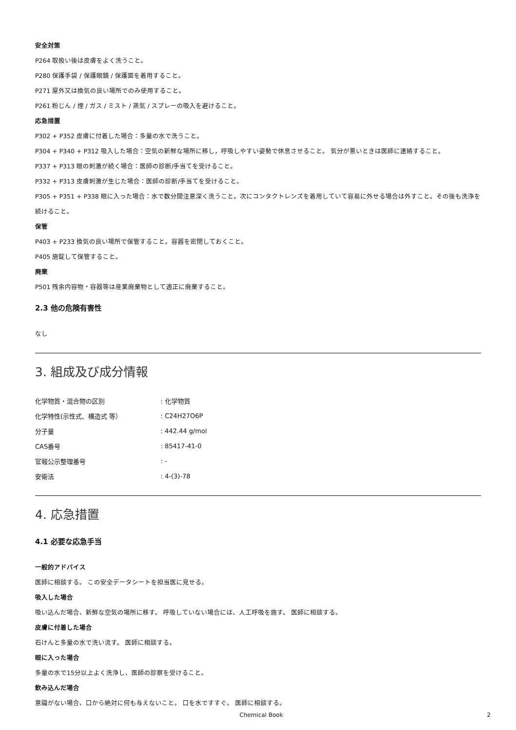安全対策
P264 取扱い後は皮膚をよく洗うこと。
P280 保護手袋 / 保護眼鏡 / 保護面を着用すること。
P271 屋外又は換気の良い場所でのみ使用すること。
P261 粉じん / 煙 / ガス / ミスト / 蒸気 / スプレーの吸入を避けること。
応急措置
P302 + P352 皮膚に付着した場合：多量の水で洗うこと。
P304 + P340 + P312 吸入した場合：空気の新鮮な場所に移し，呼吸しやすい姿勢で休息させること。 気分が悪いときは医師に連絡すること。
P337 + P313 眼の刺激が続く場合：医師の診断/手当てを受けること。
P332 + P313 皮膚刺激が生じた場合：医師の診断/手当てを受けること。
P305 + P351 + P338 眼に入った場合：水で数分間注意深く洗うこと。次にコンタクトレンズを着用していて容易に外せる場合は外すこと。その後も洗浄を続けること。
保管
P403 + P233 換気の良い場所で保管すること。容器を密閉しておくこと。
P405 施錠して保管すること。
廃棄
P501 残余内容物・容器等は産業廃棄物として適正に廃棄すること。
2.3 他の危険有害性
なし
3. 組成及び成分情報
| 化学物質・混合物の区別 | : 化学物質 |
| 化学特性(示性式、構造式 等） | : C24H27O6P |
| 分子量 | : 442.44 g/mol |
| CAS番号 | : 85417-41-0 |
| 官報公示整理番号 | : - |
| 安衛法 | : 4-(3)-78 |
4. 応急措置
4.1 必要な応急手当
一般的アドバイス
医師に相談する。 この安全データシートを担当医に見せる。
吸入した場合
吸い込んだ場合、新鮮な空気の場所に移す。 呼吸していない場合には、人工呼吸を施す。 医師に相談する。
皮膚に付着した場合
石けんと多量の水で洗い流す。 医師に相談する。
眼に入った場合
多量の水で15分以上よく洗浄し、医師の診察を受けること。
飲み込んだ場合
意識がない場合、口から絶対に何も与えないこと。 口を水ですすぐ。 医師に相談する。
Chemical Book 2